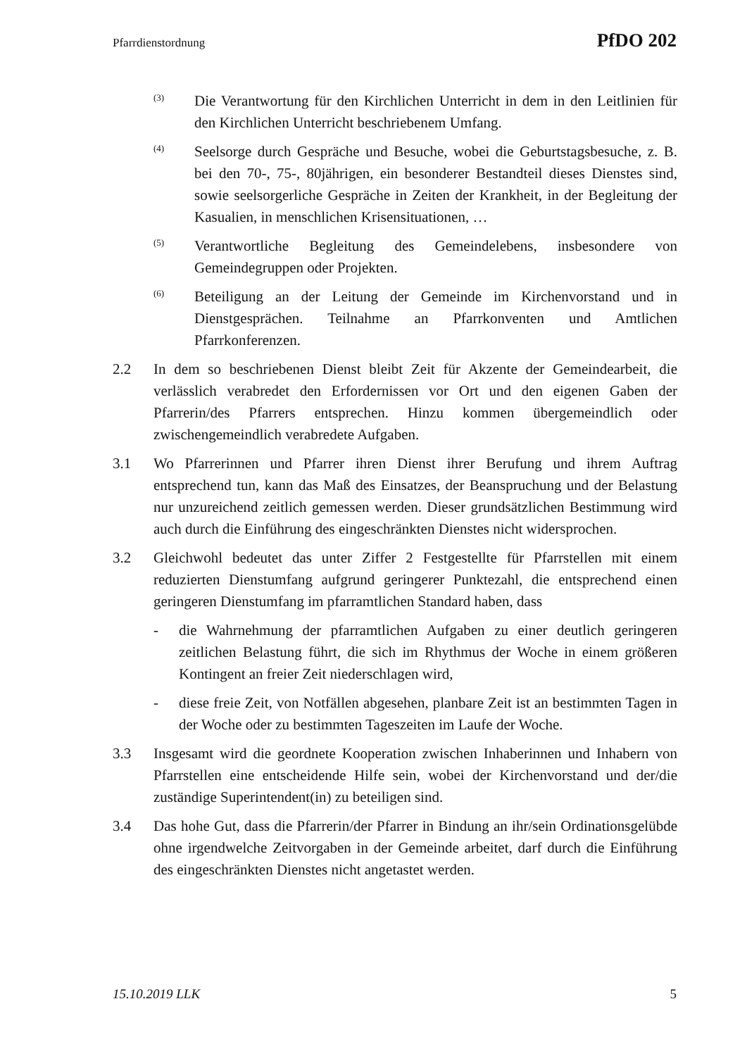Pfarrdienstordnung PfDO 202
(3)
Die Verantwortung für den Kirchlichen Unterricht in dem in den Leitlinien für den Kirchlichen Unterricht beschriebenem Umfang.
(4)
Seelsorge durch Gespräche und Besuche, wobei die Geburtstagsbesuche, z. B. bei den 70-, 75-, 80jährigen, ein besonderer Bestandteil dieses Dienstes sind, sowie seelsorgerliche Gespräche in Zeiten der Krankheit, in der Begleitung der Kasualien, in menschlichen Krisensituationen, …
(5)
Verantwortliche Begleitung des Gemeindelebens, insbesondere von Gemeindegruppen oder Projekten.
(6)
Beteiligung an der Leitung der Gemeinde im Kirchenvorstand und in Dienstgesprächen. Teilnahme an Pfarrkonventen und Amtlichen Pfarrkonferenzen.
2.2 In dem so beschriebenen Dienst bleibt Zeit für Akzente der Gemeindearbeit, die verlässlich verabredet den Erfordernissen vor Ort und den eigenen Gaben der Pfarrerin/des Pfarrers entsprechen. Hinzu kommen übergemeindlich oder zwischengemeindlich verabredete Aufgaben.
3.1 Wo Pfarrerinnen und Pfarrer ihren Dienst ihrer Berufung und ihrem Auftrag entsprechend tun, kann das Maß des Einsatzes, der Beanspruchung und der Belastung nur unzureichend zeitlich gemessen werden. Dieser grundsätzlichen Bestimmung wird auch durch die Einführung des eingeschränkten Dienstes nicht widersprochen.
3.2 Gleichwohl bedeutet das unter Ziffer 2 Festgestellte für Pfarrstellen mit einem reduzierten Dienstumfang aufgrund geringerer Punktezahl, die entsprechend einen geringeren Dienstumfang im pfarramtlichen Standard haben, dass
- die Wahrnehmung der pfarramtlichen Aufgaben zu einer deutlich geringeren zeitlichen Belastung führt, die sich im Rhythmus der Woche in einem größeren Kontingent an freier Zeit niederschlagen wird,
- diese freie Zeit, von Notfällen abgesehen, planbare Zeit ist an bestimmten Tagen in der Woche oder zu bestimmten Tageszeiten im Laufe der Woche.
3.3 Insgesamt wird die geordnete Kooperation zwischen Inhaberinnen und Inhabern von Pfarrstellen eine entscheidende Hilfe sein, wobei der Kirchenvorstand und der/die zuständige Superintendent(in) zu beteiligen sind.
3.4 Das hohe Gut, dass die Pfarrerin/der Pfarrer in Bindung an ihr/sein Ordinationsgelübde ohne irgendwelche Zeitvorgaben in der Gemeinde arbeitet, darf durch die Einführung des eingeschränkten Dienstes nicht angetastet werden.
15.10.2019 LLK 5